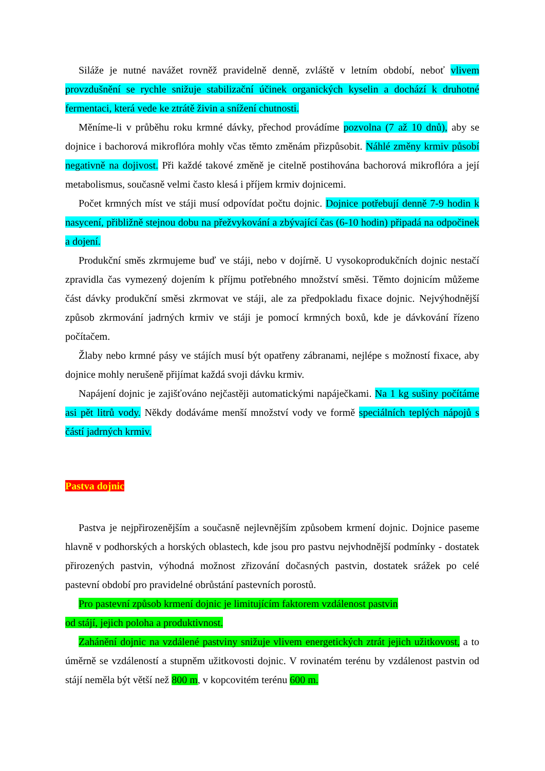Siláže je nutné navážet rovněž pravidelně denně, zvláště v letním období, neboť vlivem provzdušnění se rychle snižuje stabilizační účinek organických kyselin a dochází k druhotné fermentaci, která vede ke ztrátě živin a snížení chutnosti.
Měníme-li v průběhu roku krmné dávky, přechod provádíme pozvolna (7 až 10 dnů), aby se dojnice i bachorová mikroflóra mohly včas těmto změnám přizpůsobit. Náhlé změny krmiv působí negativně na dojivost. Při každé takové změně je citelně postihována bachorová mikroflóra a její metabolismus, současně velmi často klesá i příjem krmiv dojnicemi.
Počet krmných míst ve stáji musí odpovídat počtu dojnic. Dojnice potřebují denně 7-9 hodin k nasycení, přibližně stejnou dobu na přežvykování a zbývající čas (6-10 hodin) připadá na odpočinek a dojení.
Produkční směs zkrmujeme buď ve stáji, nebo v dojírně. U vysokoprodukčních dojnic nestačí zpravidla čas vymezený dojením k příjmu potřebného množství směsi. Těmto dojnicím můžeme část dávky produkční směsi zkrmovat ve stáji, ale za předpokladu fixace dojnic. Nejvýhodnější způsob zkrmování jadrných krmiv ve stáji je pomocí krmných boxů, kde je dávkování řízeno počítačem.
Žlaby nebo krmné pásy ve stájích musí být opatřeny zábranami, nejlépe s možností fixace, aby dojnice mohly nerušeně přijímat každá svoji dávku krmiv.
Napájení dojnic je zajišťováno nejčastěji automatickými napáječkami. Na 1 kg sušiny počítáme asi pět litrů vody. Někdy dodáváme menší množství vody ve formě speciálních teplých nápojů s částí jadrných krmiv.
Pastva dojnic
Pastva je nejpřirozenějším a současně nejlevnějším způsobem krmení dojnic. Dojnice paseme hlavně v podhorských a horských oblastech, kde jsou pro pastvu nejvhodnější podmínky - dostatek přirozených pastvin, výhodná možnost zřizování dočasných pastvin, dostatek srážek po celé pastevní období pro pravidelné obrůstání pastevních porostů.
Pro pastevní způsob krmení dojnic je limitujícím faktorem vzdálenost pastvin
od stájí, jejich poloha a produktivnost.
Zahánění dojnic na vzdálené pastviny snižuje vlivem energetických ztrát jejich užitkovost, a to úměrně se vzdáleností a stupněm užitkovosti dojnic. V rovinatém terénu by vzdálenost pastvin od stájí neměla být větší než 800 m, v kopcovitém terénu 600 m.